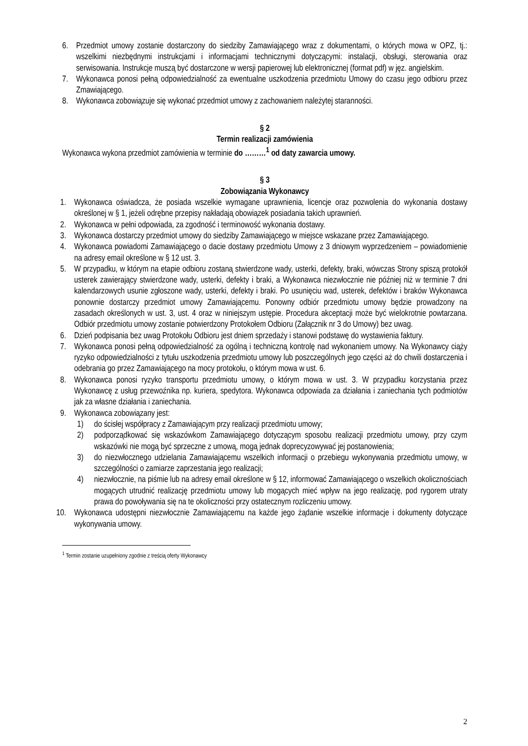6. Przedmiot umowy zostanie dostarczony do siedziby Zamawiającego wraz z dokumentami, o których mowa w OPZ, tj.: wszelkimi niezbędnymi instrukcjami i informacjami technicznymi dotyczącymi: instalacji, obsługi, sterowania oraz serwisowania. Instrukcje muszą być dostarczone w wersji papierowej lub elektronicznej (format pdf) w jęz. angielskim.
7. Wykonawca ponosi pełną odpowiedzialność za ewentualne uszkodzenia przedmiotu Umowy do czasu jego odbioru przez Zmawiającego.
8. Wykonawca zobowiązuje się wykonać przedmiot umowy z zachowaniem należytej staranności.
§ 2
Termin realizacji zamówienia
Wykonawca wykona przedmiot zamówienia w terminie do ………<sup>1</sup> od daty zawarcia umowy.
§ 3
Zobowiązania Wykonawcy
1. Wykonawca oświadcza, że posiada wszelkie wymagane uprawnienia, licencje oraz pozwolenia do wykonania dostawy określonej w § 1, jeżeli odrębne przepisy nakładają obowiązek posiadania takich uprawnień.
2. Wykonawca w pełni odpowiada, za zgodność i terminowość wykonania dostawy.
3. Wykonawca dostarczy przedmiot umowy do siedziby Zamawiającego w miejsce wskazane przez Zamawiającego.
4. Wykonawca powiadomi Zamawiającego o dacie dostawy przedmiotu Umowy z 3 dniowym wyprzedzeniem – powiadomienie na adresy email określone w § 12 ust. 3.
5. W przypadku, w którym na etapie odbioru zostaną stwierdzone wady, usterki, defekty, braki, wówczas Strony spiszą protokół usterek zawierający stwierdzone wady, usterki, defekty i braki, a Wykonawca niezwłocznie nie później niż w terminie 7 dni kalendarzowych usunie zgłoszone wady, usterki, defekty i braki. Po usunięciu wad, usterek, defektów i braków Wykonawca ponownie dostarczy przedmiot umowy Zamawiającemu. Ponowny odbiór przedmiotu umowy będzie prowadzony na zasadach określonych w ust. 3, ust. 4 oraz w niniejszym ustępie. Procedura akceptacji może być wielokrotnie powtarzana. Odbiór przedmiotu umowy zostanie potwierdzony Protokołem Odbioru (Załącznik nr 3 do Umowy) bez uwag.
6. Dzień podpisania bez uwag Protokołu Odbioru jest dniem sprzedaży i stanowi podstawę do wystawienia faktury.
7. Wykonawca ponosi pełną odpowiedzialność za ogólną i techniczną kontrolę nad wykonaniem umowy. Na Wykonawcy ciąży ryzyko odpowiedzialności z tytułu uszkodzenia przedmiotu umowy lub poszczególnych jego części aż do chwili dostarczenia i odebrania go przez Zamawiającego na mocy protokołu, o którym mowa w ust. 6.
8. Wykonawca ponosi ryzyko transportu przedmiotu umowy, o którym mowa w ust. 3. W przypadku korzystania przez Wykonawcę z usług przewoźnika np. kuriera, spedytora. Wykonawca odpowiada za działania i zaniechania tych podmiotów jak za własne działania i zaniechania.
9. Wykonawca zobowiązany jest:
1) do ścisłej współpracy z Zamawiającym przy realizacji przedmiotu umowy;
2) podporządkować się wskazówkom Zamawiającego dotyczącym sposobu realizacji przedmiotu umowy, przy czym wskazówki nie mogą być sprzeczne z umową, mogą jednak doprecyzowywać jej postanowienia;
3) do niezwłocznego udzielania Zamawiającemu wszelkich informacji o przebiegu wykonywania przedmiotu umowy, w szczególności o zamiarze zaprzestania jego realizacji;
4) niezwłocznie, na piśmie lub na adresy email określone w § 12, informować Zamawiającego o wszelkich okolicznościach mogących utrudnić realizację przedmiotu umowy lub mogących mieć wpływ na jego realizację, pod rygorem utraty prawa do powoływania się na te okoliczności przy ostatecznym rozliczeniu umowy.
10. Wykonawca udostępni niezwłocznie Zamawiającemu na każde jego żądanie wszelkie informacje i dokumenty dotyczące wykonywania umowy.
<sup>1</sup> Termin zostanie uzupełniony zgodnie z treścią oferty Wykonawcy
2